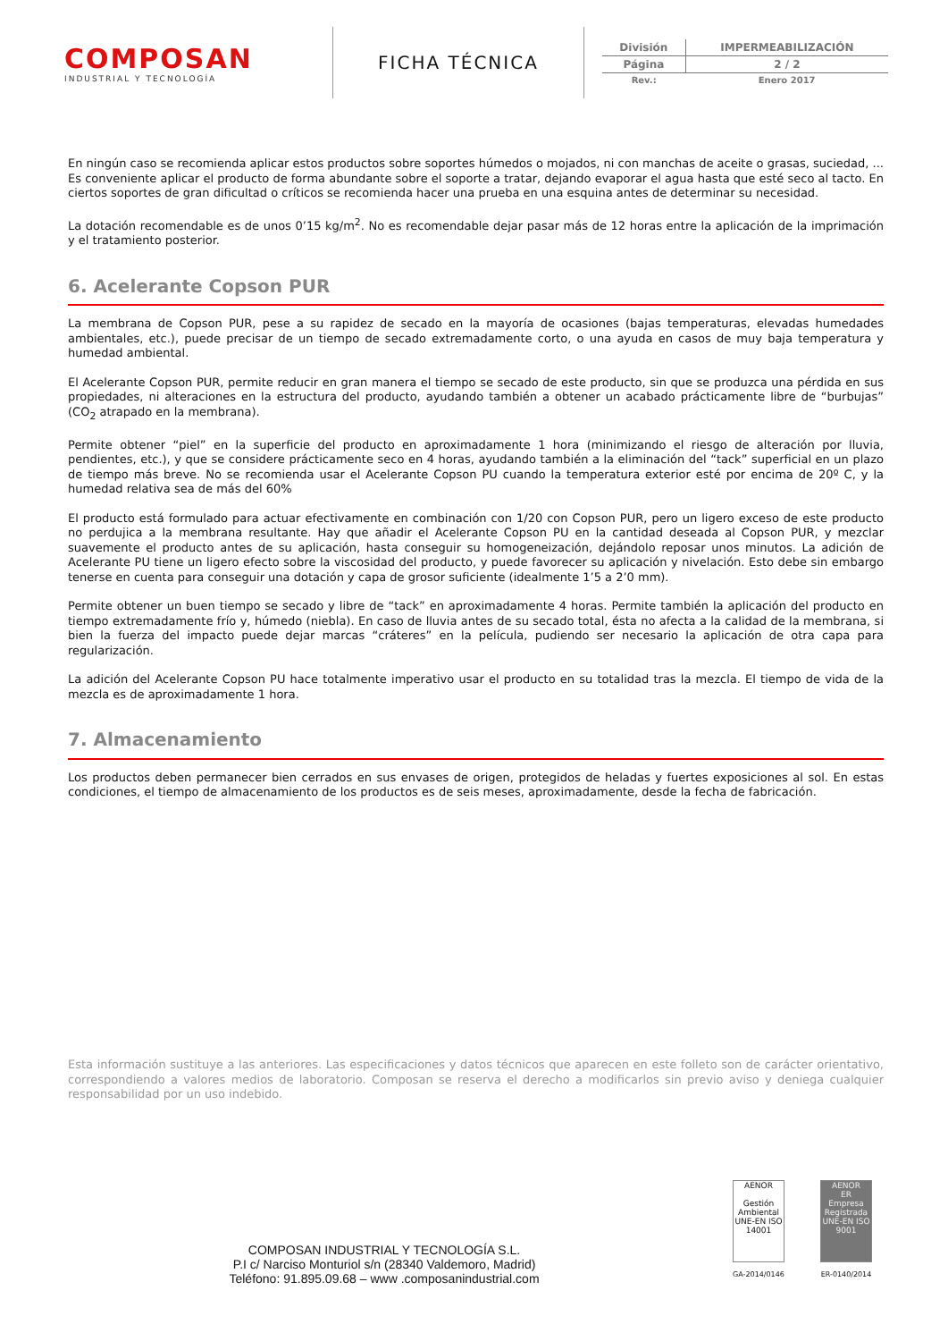COMPOSAN
INDUSTRIAL Y TECNOLOGÍA
FICHA TÉCNICA
| División | IMPERMEABILIZACIÓN |
| Página | 2 / 2 |
| Rev.: | Enero 2017 |
En ningún caso se recomienda aplicar estos productos sobre soportes húmedos o mojados, ni con manchas de aceite o grasas, suciedad, ... Es conveniente aplicar el producto de forma abundante sobre el soporte a tratar, dejando evaporar el agua hasta que esté seco al tacto. En ciertos soportes de gran dificultad o críticos se recomienda hacer una prueba en una esquina antes de determinar su necesidad.
La dotación recomendable es de unos 0’15 kg/m<sup>2</sup>. No es recomendable dejar pasar más de 12 horas entre la aplicación de la imprimación y el tratamiento posterior.
6. Acelerante Copson PUR
La membrana de Copson PUR, pese a su rapidez de secado en la mayoría de ocasiones (bajas temperaturas, elevadas humedades ambientales, etc.), puede precisar de un tiempo de secado extremadamente corto, o una ayuda en casos de muy baja temperatura y humedad ambiental.
El Acelerante Copson PUR, permite reducir en gran manera el tiempo se secado de este producto, sin que se produzca una pérdida en sus propiedades, ni alteraciones en la estructura del producto, ayudando también a obtener un acabado prácticamente libre de “burbujas” (CO<sub>2</sub> atrapado en la membrana).
Permite obtener “piel” en la superficie del producto en aproximadamente 1 hora (minimizando el riesgo de alteración por lluvia, pendientes, etc.), y que se considere prácticamente seco en 4 horas, ayudando también a la eliminación del “tack” superficial en un plazo de tiempo más breve. No se recomienda usar el Acelerante Copson PU cuando la temperatura exterior esté por encima de 20º C, y la humedad relativa sea de más del 60%
El producto está formulado para actuar efectivamente en combinación con 1/20 con Copson PUR, pero un ligero exceso de este producto no perdujica a la membrana resultante. Hay que añadir el Acelerante Copson PU en la cantidad deseada al Copson PUR, y mezclar suavemente el producto antes de su aplicación, hasta conseguir su homogeneización, dejándolo reposar unos minutos. La adición de Acelerante PU tiene un ligero efecto sobre la viscosidad del producto, y puede favorecer su aplicación y nivelación. Esto debe sin embargo tenerse en cuenta para conseguir una dotación y capa de grosor suficiente (idealmente 1’5 a 2’0 mm).
Permite obtener un buen tiempo se secado y libre de “tack” en aproximadamente 4 horas. Permite también la aplicación del producto en tiempo extremadamente frío y, húmedo (niebla). En caso de lluvia antes de su secado total, ésta no afecta a la calidad de la membrana, si bien la fuerza del impacto puede dejar marcas “cráteres” en la película, pudiendo ser necesario la aplicación de otra capa para regularización.
La adición del Acelerante Copson PU hace totalmente imperativo usar el producto en su totalidad tras la mezcla. El tiempo de vida de la mezcla es de aproximadamente 1 hora.
7. Almacenamiento
Los productos deben permanecer bien cerrados en sus envases de origen, protegidos de heladas y fuertes exposiciones al sol. En estas condiciones, el tiempo de almacenamiento de los productos es de seis meses, aproximadamente, desde la fecha de fabricación.
Esta información sustituye a las anteriores. Las especificaciones y datos técnicos que aparecen en este folleto son de carácter orientativo, correspondiendo a valores medios de laboratorio. Composan se reserva el derecho a modificarlos sin previo aviso y deniega cualquier responsabilidad por un uso indebido.
COMPOSAN INDUSTRIAL Y TECNOLOGÍA S.L.
P.I c/ Narciso Monturiol s/n (28340 Valdemoro, Madrid)
Teléfono: 91.895.09.68 – www .composanindustrial.com
AENOR
Gestión Ambiental
UNE-EN ISO 14001
GA-2014/0146
AENOR
ER
Empresa Registrada
UNE-EN ISO 9001
ER-0140/2014